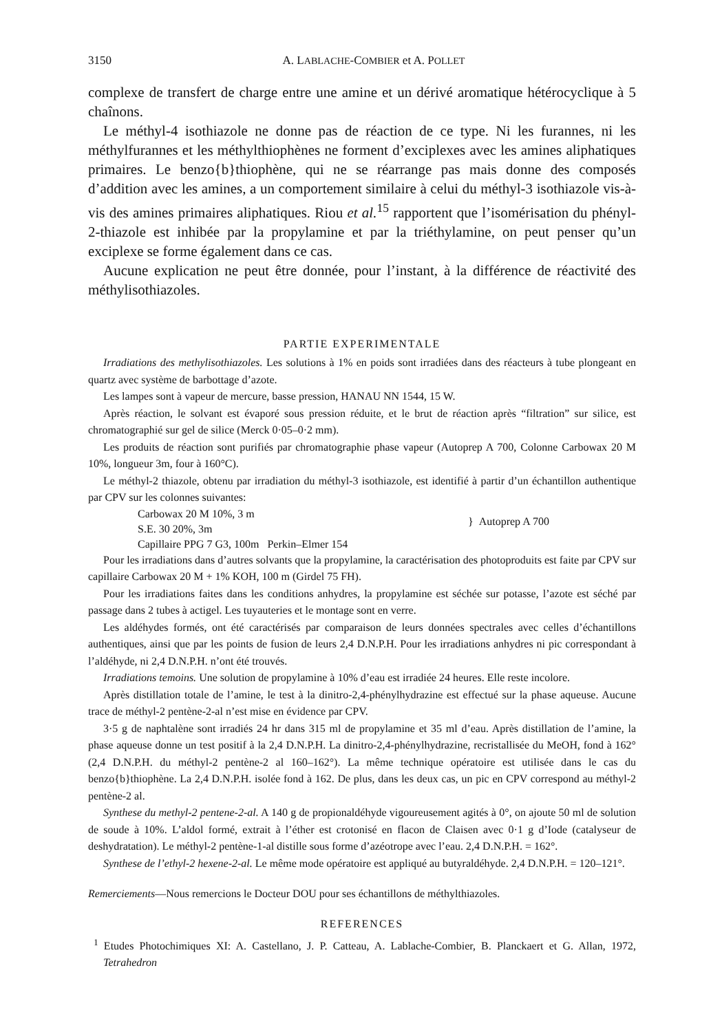3150 A. LABLACHE-COMBIER et A. POLLET
complexe de transfert de charge entre une amine et un dérivé aromatique hétérocyclique à 5 chaînons.
Le méthyl-4 isothiazole ne donne pas de réaction de ce type. Ni les furannes, ni les méthylfurannes et les méthylthiophènes ne forment d’exciplexes avec les amines aliphatiques primaires. Le benzo{b}thiophène, qui ne se réarrange pas mais donne des composés d’addition avec les amines, a un comportement similaire à celui du méthyl-3 isothiazole vis-à-vis des amines primaires aliphatiques. Riou et al.<sup>15</sup> rapportent que l’isomérisation du phényl-2-thiazole est inhibée par la propylamine et par la triéthylamine, on peut penser qu’un exciplexe se forme également dans ce cas.
Aucune explication ne peut être donnée, pour l’instant, à la différence de réactivité des méthylisothiazoles.
PARTIE EXPERIMENTALE
Irradiations des methylisothiazoles. Les solutions à 1% en poids sont irradiées dans des réacteurs à tube plongeant en quartz avec système de barbottage d’azote.
Les lampes sont à vapeur de mercure, basse pression, HANAU NN 1544, 15 W.
Après réaction, le solvant est évaporé sous pression réduite, et le brut de réaction après “filtration” sur silice, est chromatographié sur gel de silice (Merck 0·05–0·2 mm).
Les produits de réaction sont purifiés par chromatographie phase vapeur (Autoprep A 700, Colonne Carbowax 20 M 10%, longueur 3m, four à 160°C).
Le méthyl-2 thiazole, obtenu par irradiation du méthyl-3 isothiazole, est identifié à partir d’un échantillon authentique par CPV sur les colonnes suivantes:
Carbowax 20 M 10%, 3 m
S.E. 30 20%, 3m
} Autoprep A 700
Capillaire PPG 7 G3, 100m Perkin–Elmer 154
Pour les irradiations dans d’autres solvants que la propylamine, la caractérisation des photoproduits est faite par CPV sur capillaire Carbowax 20 M + 1% KOH, 100 m (Girdel 75 FH).
Pour les irradiations faites dans les conditions anhydres, la propylamine est séchée sur potasse, l’azote est séché par passage dans 2 tubes à actigel. Les tuyauteries et le montage sont en verre.
Les aldéhydes formés, ont été caractérisés par comparaison de leurs données spectrales avec celles d’échantillons authentiques, ainsi que par les points de fusion de leurs 2,4 D.N.P.H. Pour les irradiations anhydres ni pic correspondant à l’aldéhyde, ni 2,4 D.N.P.H. n’ont été trouvés.
Irradiations temoins. Une solution de propylamine à 10% d’eau est irradiée 24 heures. Elle reste incolore.
Après distillation totale de l’amine, le test à la dinitro-2,4-phénylhydrazine est effectué sur la phase aqueuse. Aucune trace de méthyl-2 pentène-2-al n’est mise en évidence par CPV.
3·5 g de naphtalène sont irradiés 24 hr dans 315 ml de propylamine et 35 ml d’eau. Après distillation de l’amine, la phase aqueuse donne un test positif à la 2,4 D.N.P.H. La dinitro-2,4-phénylhydrazine, recristallisée du MeOH, fond à 162° (2,4 D.N.P.H. du méthyl-2 pentène-2 al 160–162°). La même technique opératoire est utilisée dans le cas du benzo{b}thiophène. La 2,4 D.N.P.H. isolée fond à 162. De plus, dans les deux cas, un pic en CPV correspond au méthyl-2 pentène-2 al.
Synthese du methyl-2 pentene-2-al. A 140 g de propionaldéhyde vigoureusement agités à 0°, on ajoute 50 ml de solution de soude à 10%. L’aldol formé, extrait à l’éther est crotonisé en flacon de Claisen avec 0·1 g d’Iode (catalyseur de deshydratation). Le méthyl-2 pentène-1-al distille sous forme d’azéotrope avec l’eau. 2,4 D.N.P.H. = 162°.
Synthese de l’ethyl-2 hexene-2-al. Le même mode opératoire est appliqué au butyraldéhyde. 2,4 D.N.P.H. = 120–121°.
Remerciements—Nous remercions le Docteur DOU pour ses échantillons de méthylthiazoles.
REFERENCES
<sup>1</sup> Etudes Photochimiques XI: A. Castellano, J. P. Catteau, A. Lablache-Combier, B. Planckaert et G. Allan, 1972, Tetrahedron